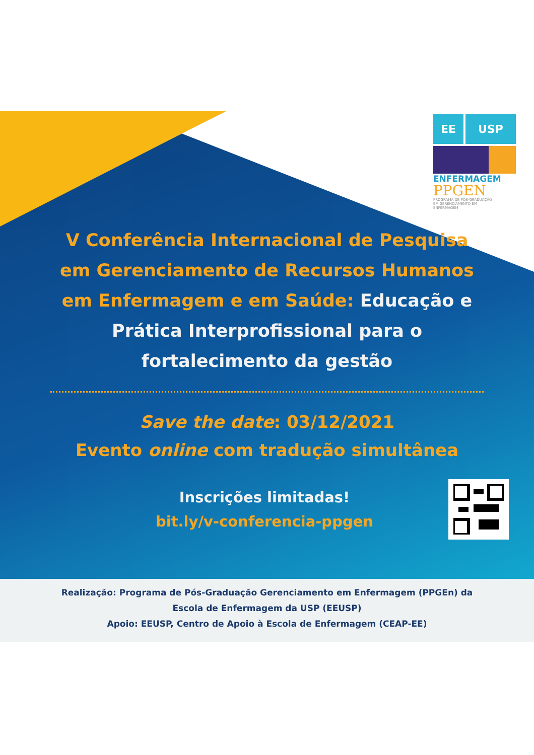EE USP
ENFERMAGEM
PPGEN
PROGRAMA DE PÓS-GRADUAÇÃO
EM GERENCIAMENTO EM
ENFERMAGEM
V Conferência Internacional de Pesquisa
em Gerenciamento de Recursos Humanos
em Enfermagem e em Saúde: Educação e
Prática Interprofissional para o
fortalecimento da gestão
Save the date: 03/12/2021
Evento online com tradução simultânea
Inscrições limitadas!
bit.ly/v-conferencia-ppgen
Realização: Programa de Pós-Graduação Gerenciamento em Enfermagem (PPGEn) da
Escola de Enfermagem da USP (EEUSP)
Apoio: EEUSP, Centro de Apoio à Escola de Enfermagem (CEAP-EE)